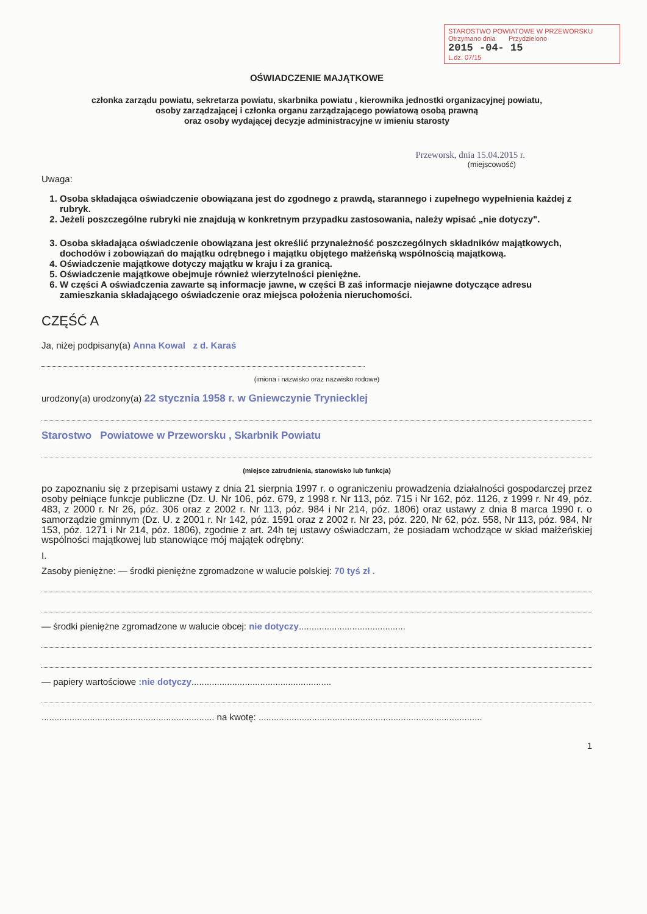STAROSTWO POWIATOWE W PRZEWORSKU
Otrzymano dnia Przydzielono
2015 -04- 15
L.dz. 07/15
OŚWIADCZENIE MAJĄTKOWE
członka zarządu powiatu, sekretarza powiatu, skarbnika powiatu , kierownika jednostki organizacyjnej powiatu,
osoby zarządzającej i członka organu zarządzającego powiatową osobą prawną
oraz osoby wydającej decyzje administracyjne w imieniu starosty
Przeworsk, dnia 15.04.2015 r.
(miejscowość)
Uwaga:
1. Osoba składająca oświadczenie obowiązana jest do zgodnego z prawdą, starannego i zupełnego wypełnienia każdej z rubryk.
2. Jeżeli poszczególne rubryki nie znajdują w konkretnym przypadku zastosowania, należy wpisać „nie dotyczy".
3. Osoba składająca oświadczenie obowiązana jest określić przynależność poszczególnych składników majątkowych, dochodów i zobowiązań do majątku odrębnego i majątku objętego małżeńską wspólnością majątkową.
4. Oświadczenie majątkowe dotyczy majątku w kraju i za granicą.
5. Oświadczenie majątkowe obejmuje również wierzytelności pieniężne.
6. W części A oświadczenia zawarte są informacje jawne, w części B zaś informacje niejawne dotyczące adresu zamieszkania składającego oświadczenie oraz miejsca położenia nieruchomości.
CZĘŚĆ A
Ja, niżej podpisany(a) Anna Kowal z d. Karaś
(imiona i nazwisko oraz nazwisko rodowe)
urodzony(a) urodzony(a) 22 stycznia 1958 r. w Gniewczynie Tryniecklej
Starostwo Powiatowe w Przeworsku , Skarbnik Powiatu
(miejsce zatrudnienia, stanowisko lub funkcja)
po zapoznaniu się z przepisami ustawy z dnia 21 sierpnia 1997 r. o ograniczeniu prowadzenia działalności gospodarczej przez osoby pełniące funkcje publiczne (Dz. U. Nr 106, póz. 679, z 1998 r. Nr 113, póz. 715 i Nr 162, póz. 1126, z 1999 r. Nr 49, póz. 483, z 2000 r. Nr 26, póz. 306 oraz z 2002 r. Nr 113, póz. 984 i Nr 214, póz. 1806) oraz ustawy z dnia 8 marca 1990 r. o samorządzie gminnym (Dz. U. z 2001 r. Nr 142, póz. 1591 oraz z 2002 r. Nr 23, póz. 220, Nr 62, póz. 558, Nr 113, póz. 984, Nr 153, póz. 1271 i Nr 214, póz. 1806), zgodnie z art. 24h tej ustawy oświadczam, że posiadam wchodzące w skład małżeńskiej wspólności majątkowej lub stanowiące mój majątek odrębny:
I.
Zasoby pieniężne: — środki pieniężne zgromadzone w walucie polskiej: 70 tyś zł .
— środki pieniężne zgromadzone w walucie obcej: nie dotyczy..........................................
— papiery wartościowe :nie dotyczy.......................................................
.................................................................... na kwotę: ........................................................................................
1